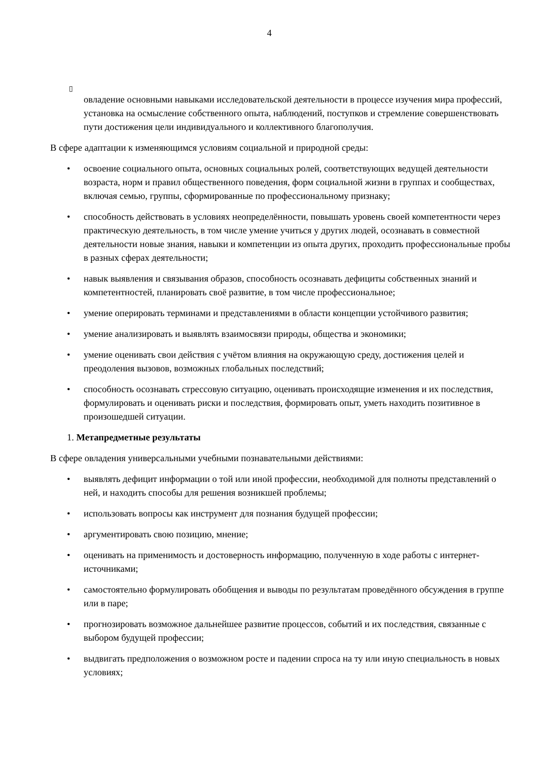4
▯
овладение основными навыками исследовательской деятельности в процессе изучения мира профессий, установка на осмысление собственного опыта, наблюдений, поступков и стремление совершенствовать пути достижения цели индивидуального и коллективного благополучия.
В сфере адаптации к изменяющимся условиям социальной и природной среды:
• освоение социального опыта, основных социальных ролей, соответствующих ведущей деятельности возраста, норм и правил общественного поведения, форм социальной жизни в группах и сообществах, включая семью, группы, сформированные по профессиональному признаку;
• способность действовать в условиях неопределённости, повышать уровень своей компетентности через практическую деятельность, в том числе умение учиться у других людей, осознавать в совместной деятельности новые знания, навыки и компетенции из опыта других, проходить профессиональные пробы в разных сферах деятельности;
• навык выявления и связывания образов, способность осознавать дефициты собственных знаний и компетентностей, планировать своё развитие, в том числе профессиональное;
• умение оперировать терминами и представлениями в области концепции устойчивого развития;
• умение анализировать и выявлять взаимосвязи природы, общества и экономики;
• умение оценивать свои действия с учётом влияния на окружающую среду, достижения целей и преодоления вызовов, возможных глобальных последствий;
• способность осознавать стрессовую ситуацию, оценивать происходящие изменения и их последствия, формулировать и оценивать риски и последствия, формировать опыт, уметь находить позитивное в произошедшей ситуации.
1. Метапредметные результаты
В сфере овладения универсальными учебными познавательными действиями:
• выявлять дефицит информации о той или иной профессии, необходимой для полноты представлений о ней, и находить способы для решения возникшей проблемы;
• использовать вопросы как инструмент для познания будущей профессии;
• аргументировать свою позицию, мнение;
• оценивать на применимость и достоверность информацию, полученную в ходе работы с интернет-источниками;
• самостоятельно формулировать обобщения и выводы по результатам проведённого обсуждения в группе или в паре;
• прогнозировать возможное дальнейшее развитие процессов, событий и их последствия, связанные с выбором будущей профессии;
• выдвигать предположения о возможном росте и падении спроса на ту или иную специальность в новых условиях;